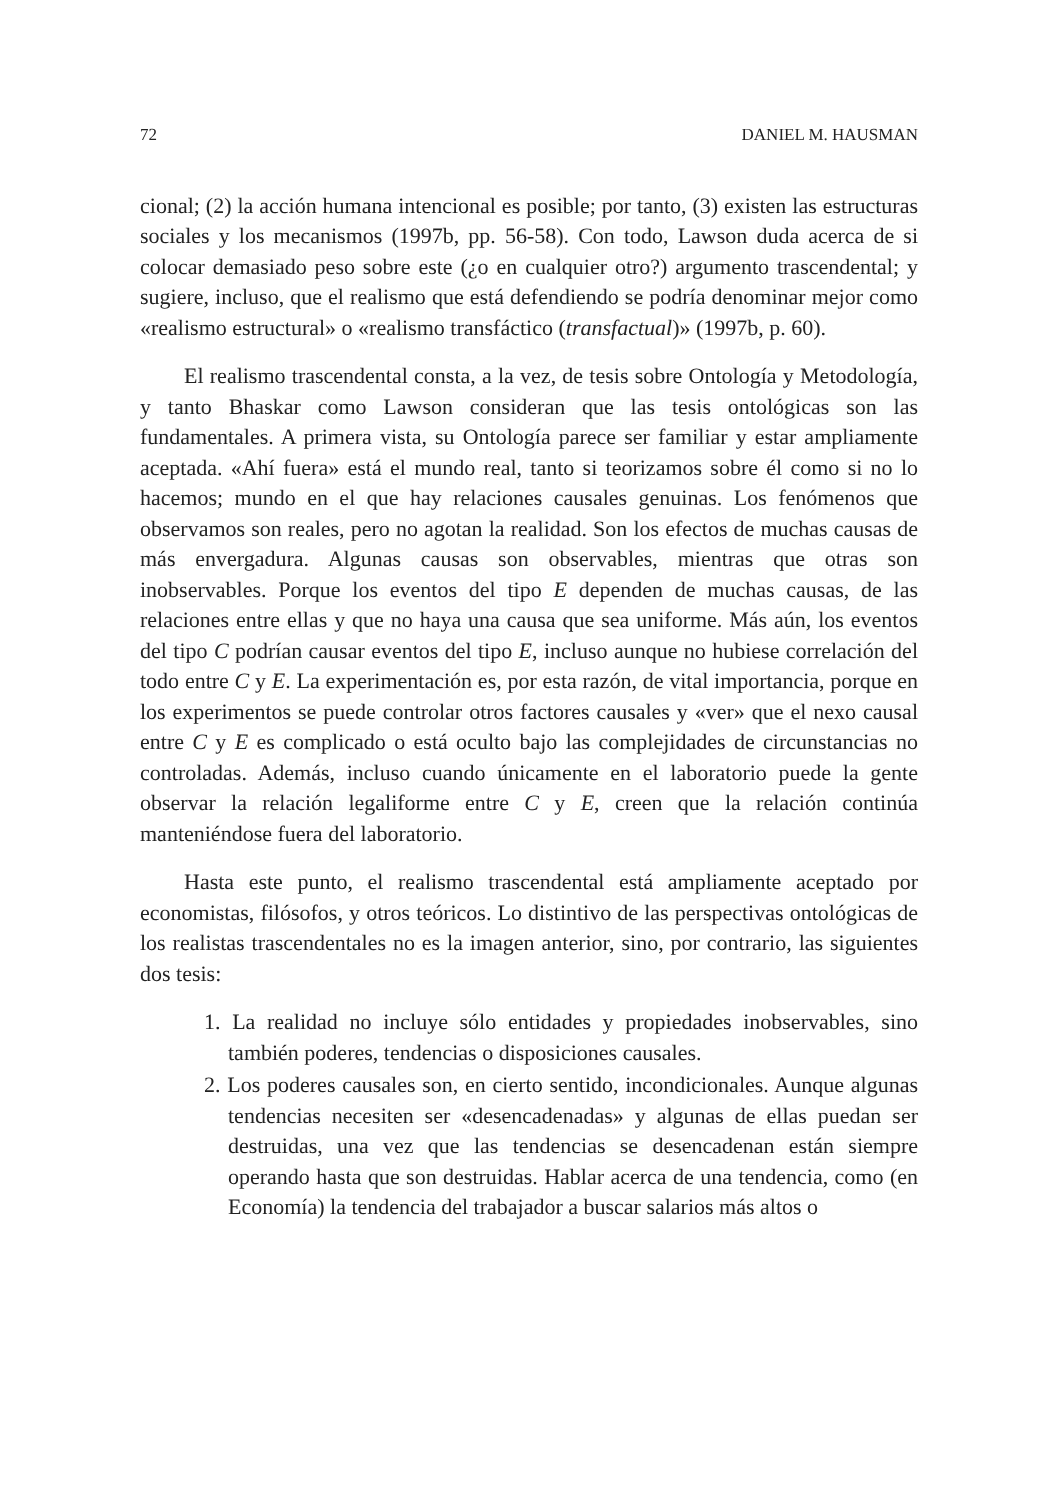72 DANIEL M. HAUSMAN
cional; (2) la acción humana intencional es posible; por tanto, (3) existen las estructuras sociales y los mecanismos (1997b, pp. 56-58). Con todo, Lawson duda acerca de si colocar demasiado peso sobre este (¿o en cualquier otro?) argumento trascendental; y sugiere, incluso, que el realismo que está defendiendo se podría denominar mejor como «realismo estructural» o «realismo transfáctico (transfactual)» (1997b, p. 60).
El realismo trascendental consta, a la vez, de tesis sobre Ontología y Metodología, y tanto Bhaskar como Lawson consideran que las tesis ontológicas son las fundamentales. A primera vista, su Ontología parece ser familiar y estar ampliamente aceptada. «Ahí fuera» está el mundo real, tanto si teorizamos sobre él como si no lo hacemos; mundo en el que hay relaciones causales genuinas. Los fenómenos que observamos son reales, pero no agotan la realidad. Son los efectos de muchas causas de más envergadura. Algunas causas son observables, mientras que otras son inobservables. Porque los eventos del tipo E dependen de muchas causas, de las relaciones entre ellas y que no haya una causa que sea uniforme. Más aún, los eventos del tipo C podrían causar eventos del tipo E, incluso aunque no hubiese correlación del todo entre C y E. La experimentación es, por esta razón, de vital importancia, porque en los experimentos se puede controlar otros factores causales y «ver» que el nexo causal entre C y E es complicado o está oculto bajo las complejidades de circunstancias no controladas. Además, incluso cuando únicamente en el laboratorio puede la gente observar la relación legaliforme entre C y E, creen que la relación continúa manteniéndose fuera del laboratorio.
Hasta este punto, el realismo trascendental está ampliamente aceptado por economistas, filósofos, y otros teóricos. Lo distintivo de las perspectivas ontológicas de los realistas trascendentales no es la imagen anterior, sino, por contrario, las siguientes dos tesis:
1. La realidad no incluye sólo entidades y propiedades inobservables, sino también poderes, tendencias o disposiciones causales.
2. Los poderes causales son, en cierto sentido, incondicionales. Aunque algunas tendencias necesiten ser «desencadenadas» y algunas de ellas puedan ser destruidas, una vez que las tendencias se desencadenan están siempre operando hasta que son destruidas. Hablar acerca de una tendencia, como (en Economía) la tendencia del trabajador a buscar salarios más altos o